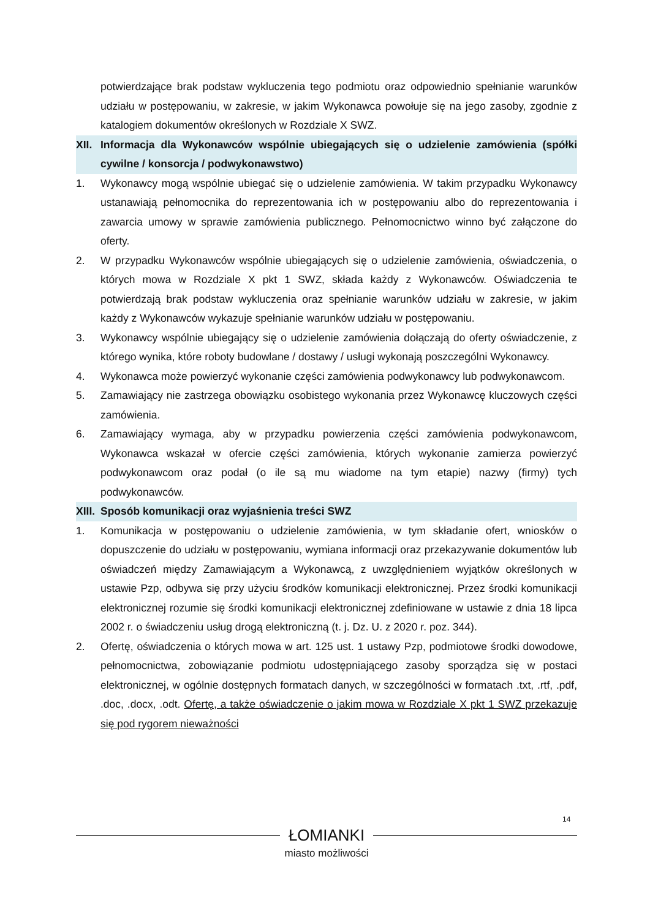potwierdzające brak podstaw wykluczenia tego podmiotu oraz odpowiednio spełnianie warunków udziału w postępowaniu, w zakresie, w jakim Wykonawca powołuje się na jego zasoby, zgodnie z katalogiem dokumentów określonych w Rozdziale X SWZ.
XII.
Informacja dla Wykonawców wspólnie ubiegających się o udzielenie zamówienia (spółki cywilne / konsorcja / podwykonawstwo)
1. Wykonawcy mogą wspólnie ubiegać się o udzielenie zamówienia. W takim przypadku Wykonawcy ustanawiają pełnomocnika do reprezentowania ich w postępowaniu albo do reprezentowania i zawarcia umowy w sprawie zamówienia publicznego. Pełnomocnictwo winno być załączone do oferty.
2. W przypadku Wykonawców wspólnie ubiegających się o udzielenie zamówienia, oświadczenia, o których mowa w Rozdziale X pkt 1 SWZ, składa każdy z Wykonawców. Oświadczenia te potwierdzają brak podstaw wykluczenia oraz spełnianie warunków udziału w zakresie, w jakim każdy z Wykonawców wykazuje spełnianie warunków udziału w postępowaniu.
3. Wykonawcy wspólnie ubiegający się o udzielenie zamówienia dołączają do oferty oświadczenie, z którego wynika, które roboty budowlane / dostawy / usługi wykonają poszczególni Wykonawcy.
4. Wykonawca może powierzyć wykonanie części zamówienia podwykonawcy lub podwykonawcom.
5. Zamawiający nie zastrzega obowiązku osobistego wykonania przez Wykonawcę kluczowych części zamówienia.
6. Zamawiający wymaga, aby w przypadku powierzenia części zamówienia podwykonawcom, Wykonawca wskazał w ofercie części zamówienia, których wykonanie zamierza powierzyć podwykonawcom oraz podał (o ile są mu wiadome na tym etapie) nazwy (firmy) tych podwykonawców.
XIII.
Sposób komunikacji oraz wyjaśnienia treści SWZ
1. Komunikacja w postępowaniu o udzielenie zamówienia, w tym składanie ofert, wniosków o dopuszczenie do udziału w postępowaniu, wymiana informacji oraz przekazywanie dokumentów lub oświadczeń między Zamawiającym a Wykonawcą, z uwzględnieniem wyjątków określonych w ustawie Pzp, odbywa się przy użyciu środków komunikacji elektronicznej. Przez środki komunikacji elektronicznej rozumie się środki komunikacji elektronicznej zdefiniowane w ustawie z dnia 18 lipca 2002 r. o świadczeniu usług drogą elektroniczną (t. j. Dz. U. z 2020 r. poz. 344).
2. Ofertę, oświadczenia o których mowa w art. 125 ust. 1 ustawy Pzp, podmiotowe środki dowodowe, pełnomocnictwa, zobowiązanie podmiotu udostępniającego zasoby sporządza się w postaci elektronicznej, w ogólnie dostępnych formatach danych, w szczególności w formatach .txt, .rtf, .pdf, .doc, .docx, .odt. Ofertę, a także oświadczenie o jakim mowa w Rozdziale X pkt 1 SWZ przekazuje się pod rygorem nieważności
14
ŁOMIANKI
miasto możliwości